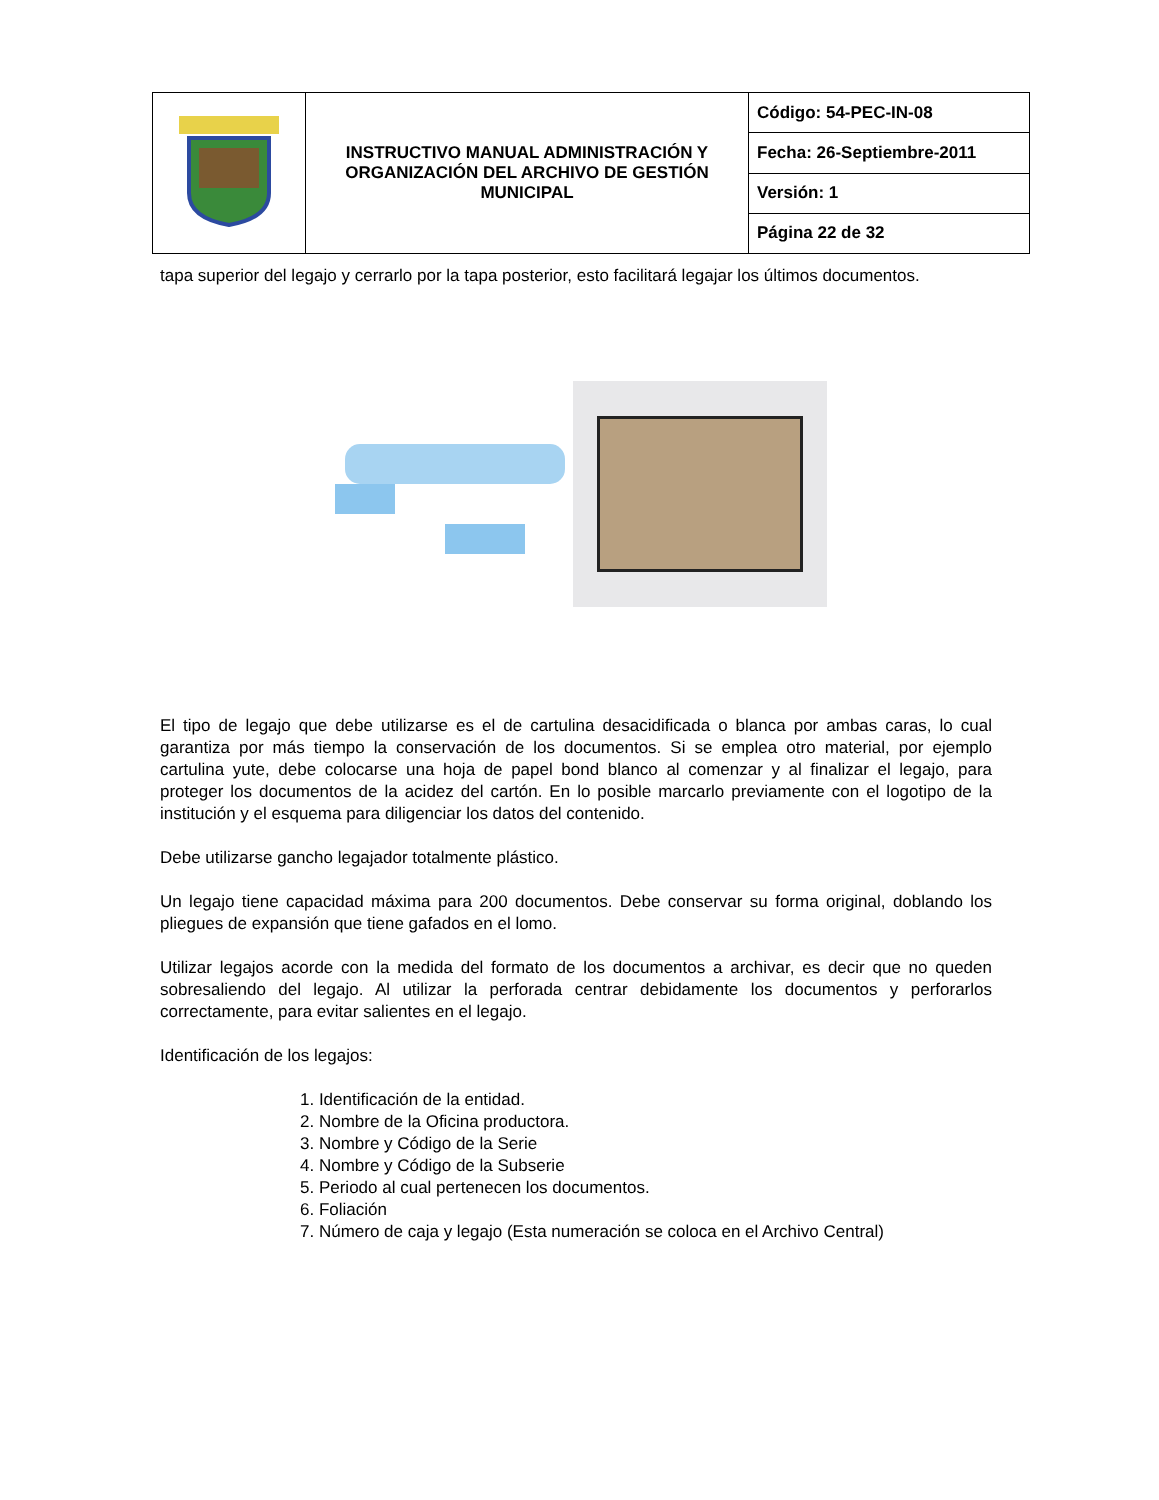| | INSTRUCTIVO MANUAL ADMINISTRACIÓN Y ORGANIZACIÓN DEL ARCHIVO DE GESTIÓN MUNICIPAL | Código: 54-PEC-IN-08 |
| | | Fecha: 26-Septiembre-2011 |
| | | Versión: 1 |
| | | Página 22 de 32 |
tapa superior del legajo y cerrarlo por la tapa posterior, esto facilitará legajar los últimos documentos.
El tipo de legajo que debe utilizarse es el de cartulina desacidificada o blanca por ambas caras, lo cual garantiza por más tiempo la conservación de los documentos. Si se emplea otro material, por ejemplo cartulina yute, debe colocarse una hoja de papel bond blanco al comenzar y al finalizar el legajo, para proteger los documentos de la acidez del cartón. En lo posible marcarlo previamente con el logotipo de la institución y el esquema para diligenciar los datos del contenido.
Debe utilizarse gancho legajador totalmente plástico.
Un legajo tiene capacidad máxima para 200 documentos. Debe conservar su forma original, doblando los pliegues de expansión que tiene gafados en el lomo.
Utilizar legajos acorde con la medida del formato de los documentos a archivar, es decir que no queden sobresaliendo del legajo. Al utilizar la perforada centrar debidamente los documentos y perforarlos correctamente, para evitar salientes en el legajo.
Identificación de los legajos:
1. Identificación de la entidad.
2. Nombre de la Oficina productora.
3. Nombre y Código de la Serie
4. Nombre y Código de la Subserie
5. Periodo al cual pertenecen los documentos.
6. Foliación
7. Número de caja y legajo (Esta numeración se coloca en el Archivo Central)